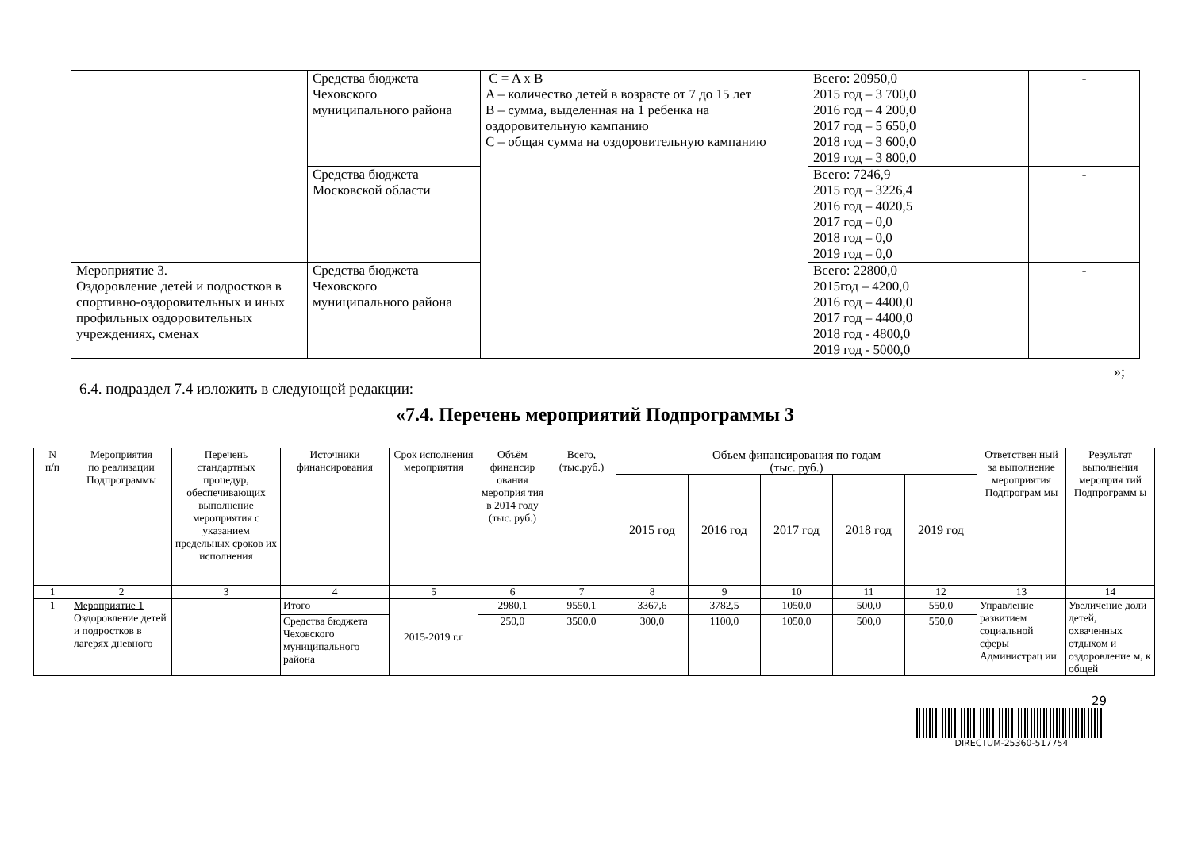| | Средства бюджета Чеховского муниципального района | C = A x B A – количество детей в возрасте от 7 до 15 лет B – сумма, выделенная на 1 ребенка на оздоровительную кампанию C – общая сумма на оздоровительную кампанию | Всего: 20950,0 2015 год – 3 700,0 2016 год – 4 200,0 2017 год – 5 650,0 2018 год – 3 600,0 2019 год – 3 800,0 | - |
| | Средства бюджета Московской области | | Всего: 7246,9 2015 год – 3226,4 2016 год – 4020,5 2017 год – 0,0 2018 год – 0,0 2019 год – 0,0 | - |
| Мероприятие 3. Оздоровление детей и подростков в спортивно-оздоровительных и иных профильных оздоровительных учреждениях, сменах | Средства бюджета Чеховского муниципального района | | Всего: 22800,0 2015год – 4200,0 2016 год – 4400,0 2017 год – 4400,0 2018 год - 4800,0 2019 год - 5000,0 | - |
»;
6.4. подраздел 7.4 изложить в следующей редакции:
«7.4. Перечень мероприятий Подпрограммы 3
| N п/п | Мероприятия по реализации Подпрограммы | Перечень стандартных процедур, обеспечивающих выполнение мероприятия с указанием предельных сроков их исполнения | Источники финансирования | Срок исполнения мероприятия | Объём финансир ования мероприя тия в 2014 году (тыс. руб.) | Всего, (тыс.руб.) | Объем финансирования по годам (тыс. руб.) | | | | | Ответствен ный за выполнение мероприятия Подпрограм мы | Результат выполнения мероприя тий Подпрограмм ы |
| --- | --- | --- | --- | --- | --- | --- | --- | --- | --- | --- | --- | --- | --- |
| | | | | | | | 2015 год | 2016 год | 2017 год | 2018 год | 2019 год | | |
| 1 | 2 | 3 | 4 | 5 | 6 | 7 | 8 | 9 | 10 | 11 | 12 | 13 | 14 |
| 1 | Мероприятие 1 Оздоровление детей и подростков в лагерях дневного | | Итого | 2015-2019 г.г | 2980,1 | 9550,1 | 3367,6 | 3782,5 | 1050,0 | 500,0 | 550,0 | Управление развитием социальной сферы Администрац ии | Увеличение доли детей, охваченных отдыхом и оздоровление м, к общей |
| | | | Средства бюджета Чеховского муниципального района | | 250,0 | 3500,0 | 300,0 | 1100,0 | 1050,0 | 500,0 | 550,0 | | |
29
DIRECTUM-25360-517754